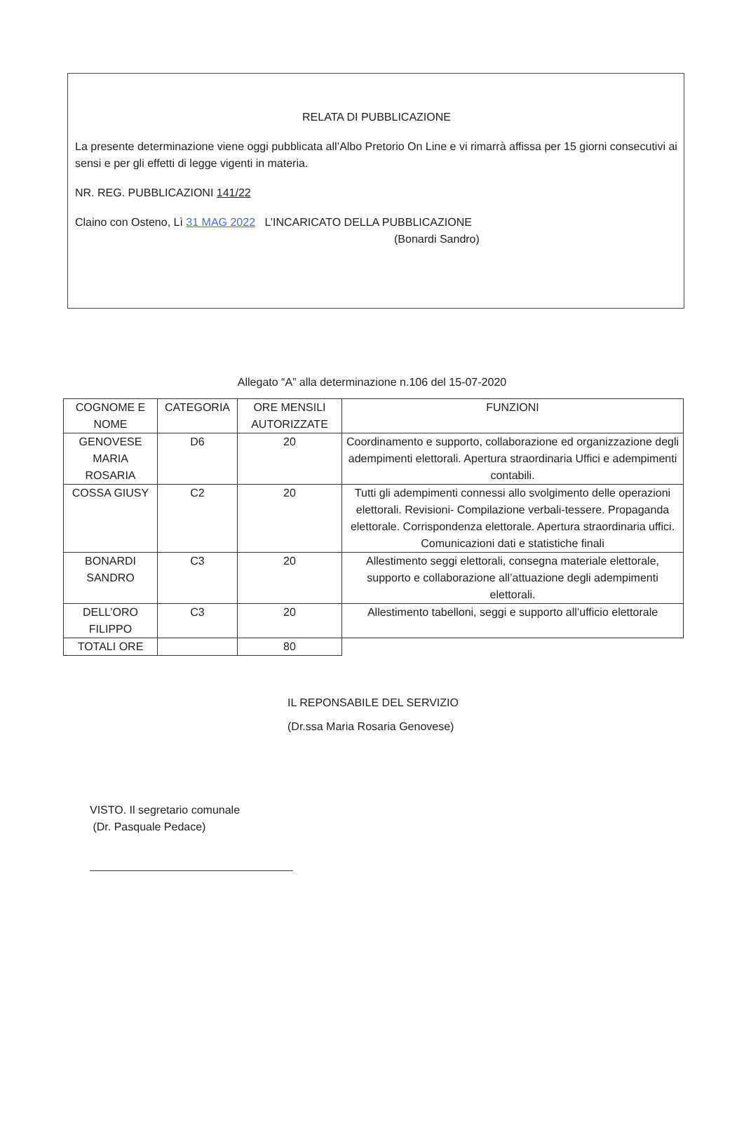RELATA DI PUBBLICAZIONE
La presente determinazione viene oggi pubblicata all’Albo Pretorio On Line e vi rimarrà affissa per 15 giorni consecutivi ai sensi e per gli effetti di legge vigenti in materia.
NR. REG. PUBBLICAZIONI 141/22
Claino con Osteno, Lì 31 MAG 2022 L’INCARICATO DELLA PUBBLICAZIONE
(Bonardi Sandro)
Allegato “A” alla determinazione n.106 del 15-07-2020
| COGNOME E NOME | CATEGORIA | ORE MENSILI AUTORIZZATE | FUNZIONI |
| --- | --- | --- | --- |
| GENOVESE MARIA ROSARIA | D6 | 20 | Coordinamento e supporto, collaborazione ed organizzazione degli adempimenti elettorali. Apertura straordinaria Uffici e adempimenti contabili. |
| COSSA GIUSY | C2 | 20 | Tutti gli adempimenti connessi allo svolgimento delle operazioni elettorali. Revisioni- Compilazione verbali-tessere. Propaganda elettorale. Corrispondenza elettorale. Apertura straordinaria uffici. Comunicazioni dati e statistiche finali |
| BONARDI SANDRO | C3 | 20 | Allestimento seggi elettorali, consegna materiale elettorale, supporto e collaborazione all’attuazione degli adempimenti elettorali. |
| DELL’ORO FILIPPO | C3 | 20 | Allestimento tabelloni, seggi e supporto all’ufficio elettorale |
| TOTALI ORE | | 80 | |
IL REPONSABILE DEL SERVIZIO
(Dr.ssa Maria Rosaria Genovese)
VISTO. Il segretario comunale
(Dr. Pasquale Pedace)